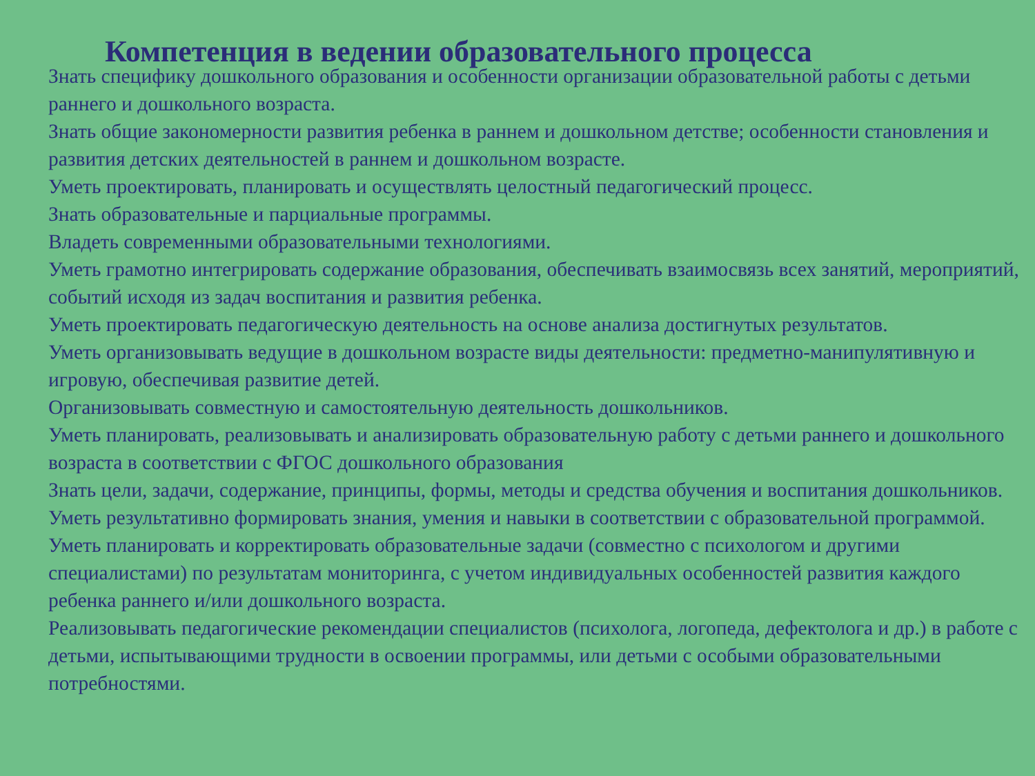Компетенция в ведении образовательного процесса
Знать специфику дошкольного образования и особенности организации образовательной работы с детьми раннего и дошкольного возраста.
Знать общие закономерности развития ребенка в раннем и дошкольном детстве; особенности становления и развития детских деятельностей в раннем и дошкольном возрасте.
Уметь проектировать, планировать и осуществлять целостный педагогический процесс.
Знать образовательные и парциальные программы.
Владеть современными образовательными технологиями.
Уметь грамотно интегрировать содержание образования, обеспечивать взаимосвязь всех занятий, мероприятий, событий исходя из задач воспитания и развития ребенка.
Уметь проектировать педагогическую деятельность на основе анализа достигнутых результатов.
Уметь организовывать ведущие в дошкольном возрасте виды деятельности: предметно-манипулятивную и игровую, обеспечивая развитие детей.
Организовывать совместную и самостоятельную деятельность дошкольников.
Уметь планировать, реализовывать и анализировать образовательную работу с детьми раннего и дошкольного возраста в соответствии с ФГОС дошкольного образования
Знать цели, задачи, содержание, принципы, формы, методы и средства обучения и воспитания дошкольников. Уметь результативно формировать знания, умения и навыки в соответствии с образовательной программой.
Уметь планировать и корректировать образовательные задачи (совместно с психологом и другими специалистами) по результатам мониторинга, с учетом индивидуальных особенностей развития каждого ребенка раннего и/или дошкольного возраста.
Реализовывать педагогические рекомендации специалистов (психолога, логопеда, дефектолога и др.) в работе с детьми, испытывающими трудности в освоении программы, или детьми с особыми образовательными потребностями.